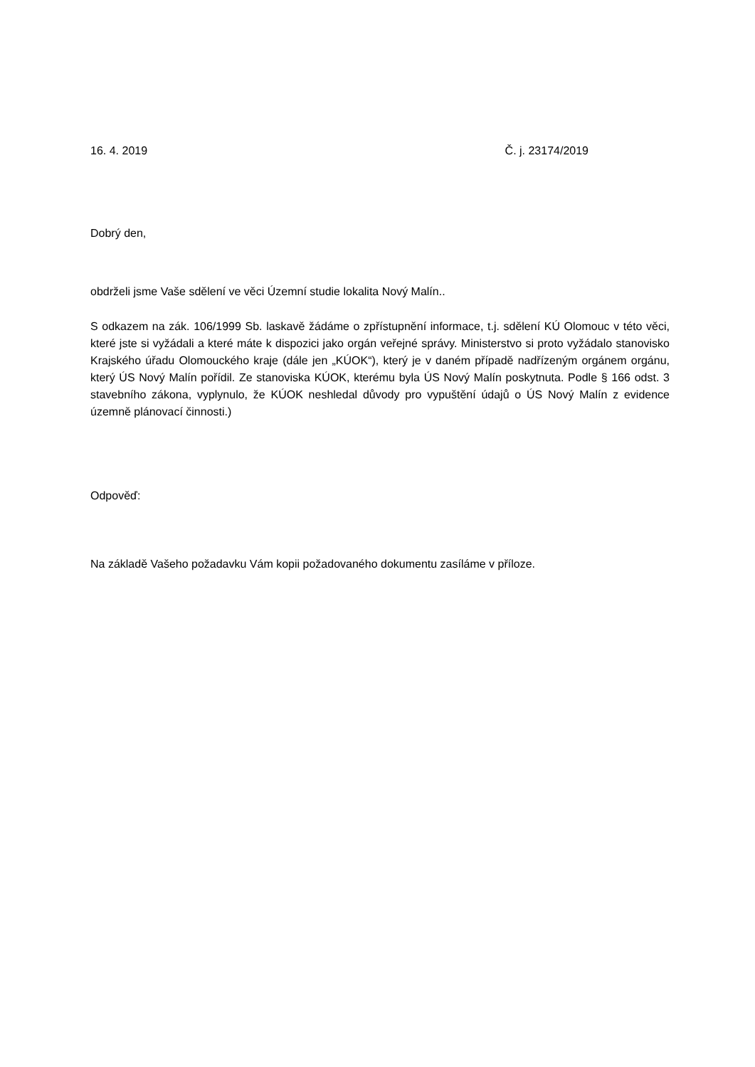16. 4. 2019 Č. j. 23174/2019
Dobrý den,
obdrželi jsme Vaše sdělení ve věci Územní studie lokalita Nový Malín..
S odkazem na zák. 106/1999 Sb. laskavě žádáme o zpřístupnění informace, t.j. sdělení KÚ Olomouc v této věci, které jste si vyžádali a které máte k dispozici jako orgán veřejné správy. Ministerstvo si proto vyžádalo stanovisko Krajského úřadu Olomouckého kraje (dále jen „KÚOK“), který je v daném případě nadřízeným orgánem orgánu, který ÚS Nový Malín pořídil. Ze stanoviska KÚOK, kterému byla ÚS Nový Malín poskytnuta. Podle § 166 odst. 3 stavebního zákona, vyplynulo, že KÚOK neshledal důvody pro vypuštění údajů o ÚS Nový Malín z evidence územně plánovací činnosti.)
Odpověď:
Na základě Vašeho požadavku Vám kopii požadovaného dokumentu zasíláme v příloze.